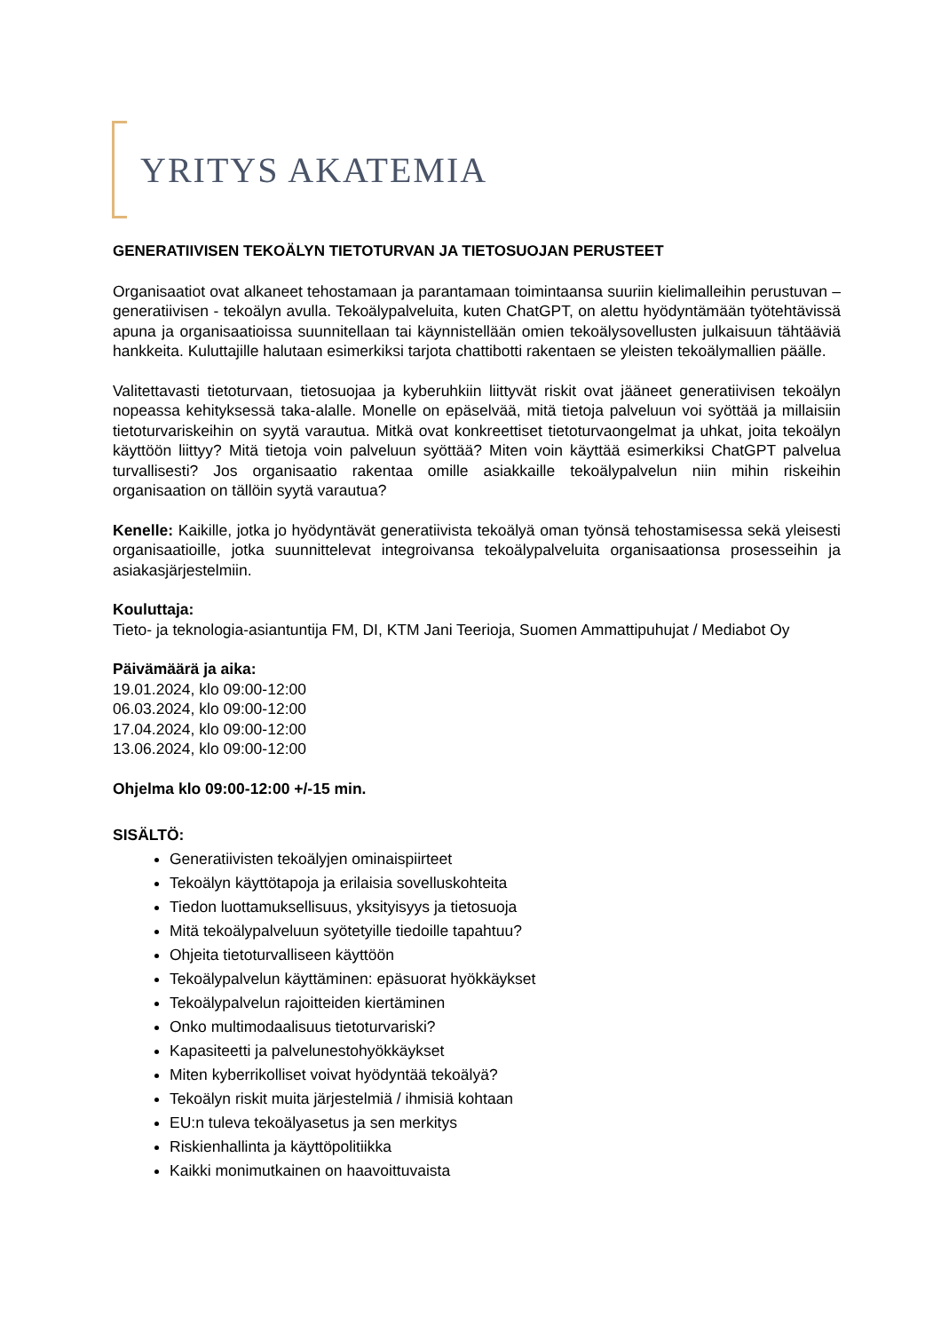YRITYS AKATEMIA
GENERATIIVISEN TEKOÄLYN TIETOTURVAN JA TIETOSUOJAN PERUSTEET
Organisaatiot ovat alkaneet tehostamaan ja parantamaan toimintaansa suuriin kielimalleihin perustuvan – generatiivisen - tekoälyn avulla. Tekoälypalveluita, kuten ChatGPT, on alettu hyödyntämään työtehtävissä apuna ja organisaatioissa suunnitellaan tai käynnistellään omien tekoälysovellusten julkaisuun tähtääviä hankkeita. Kuluttajille halutaan esimerkiksi tarjota chattibotti rakentaen se yleisten tekoälymallien päälle.
Valitettavasti tietoturvaan, tietosuojaa ja kyberuhkiin liittyvät riskit ovat jääneet generatiivisen tekoälyn nopeassa kehityksessä taka-alalle. Monelle on epäselvää, mitä tietoja palveluun voi syöttää ja millaisiin tietoturvariskeihin on syytä varautua. Mitkä ovat konkreettiset tietoturvaongelmat ja uhkat, joita tekoälyn käyttöön liittyy? Mitä tietoja voin palveluun syöttää? Miten voin käyttää esimerkiksi ChatGPT palvelua turvallisesti? Jos organisaatio rakentaa omille asiakkaille tekoälypalvelun niin mihin riskeihin organisaation on tällöin syytä varautua?
Kenelle: Kaikille, jotka jo hyödyntävät generatiivista tekoälyä oman työnsä tehostamisessa sekä yleisesti organisaatioille, jotka suunnittelevat integroivansa tekoälypalveluita organisaationsa prosesseihin ja asiakasjärjestelmiin.
Kouluttaja:
Tieto- ja teknologia-asiantuntija FM, DI, KTM Jani Teerioja, Suomen Ammattipuhujat / Mediabot Oy
Päivämäärä ja aika:
19.01.2024, klo 09:00-12:00
06.03.2024, klo 09:00-12:00
17.04.2024, klo 09:00-12:00
13.06.2024, klo 09:00-12:00
Ohjelma klo 09:00-12:00 +/-15 min.
SISÄLTÖ:
Generatiivisten tekoälyjen ominaispiirteet
Tekoälyn käyttötapoja ja erilaisia sovelluskohteita
Tiedon luottamuksellisuus, yksityisyys ja tietosuoja
Mitä tekoälypalveluun syötetyille tiedoille tapahtuu?
Ohjeita tietoturvalliseen käyttöön
Tekoälypalvelun käyttäminen: epäsuorat hyökkäykset
Tekoälypalvelun rajoitteiden kiertäminen
Onko multimodaalisuus tietoturvariski?
Kapasiteetti ja palvelunestohyökkäykset
Miten kyberrikolliset voivat hyödyntää tekoälyä?
Tekoälyn riskit muita järjestelmiä / ihmisiä kohtaan
EU:n tuleva tekoälyasetus ja sen merkitys
Riskienhallinta ja käyttöpolitiikka
Kaikki monimutkainen on haavoittuvaista